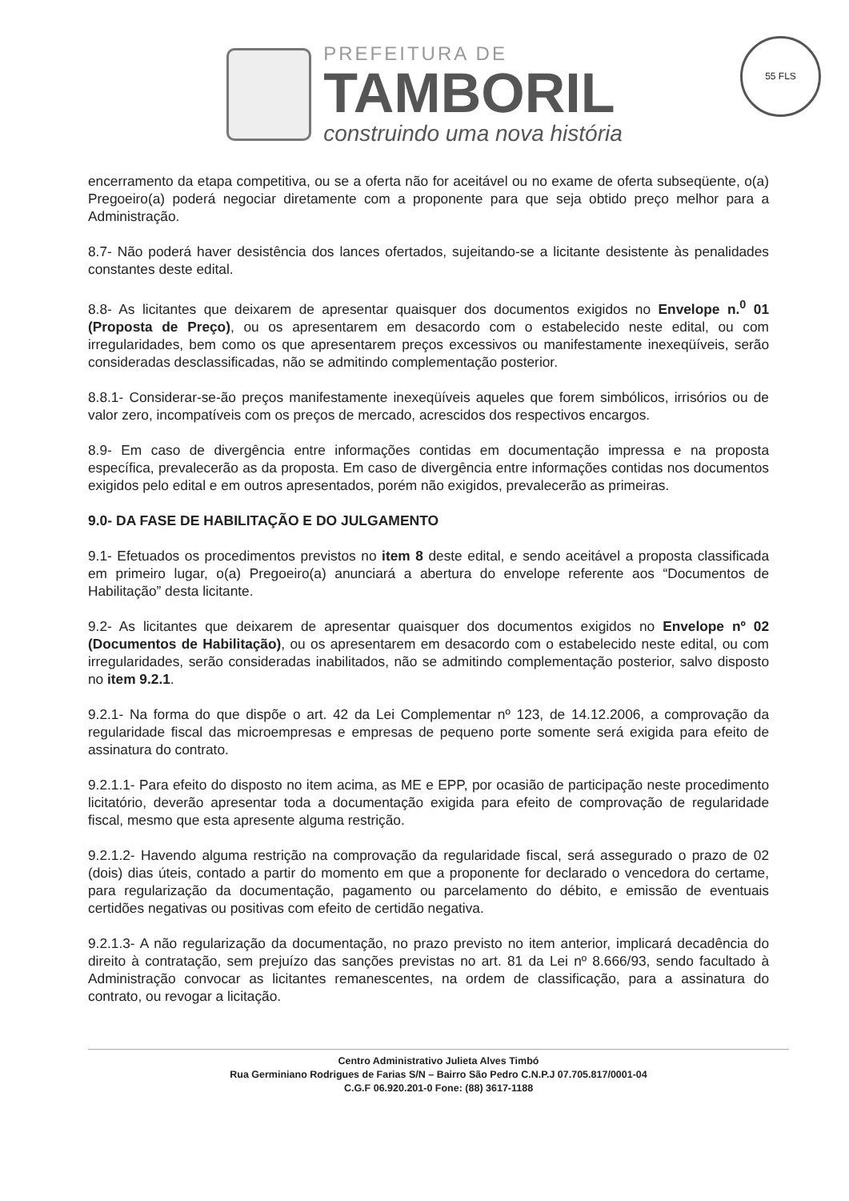PREFEITURA DE
TAMBORIL
construindo uma nova história
55 FLS
encerramento da etapa competitiva, ou se a oferta não for aceitável ou no exame de oferta subseqüente, o(a) Pregoeiro(a) poderá negociar diretamente com a proponente para que seja obtido preço melhor para a Administração.
8.7- Não poderá haver desistência dos lances ofertados, sujeitando-se a licitante desistente às penalidades constantes deste edital.
8.8- As licitantes que deixarem de apresentar quaisquer dos documentos exigidos no Envelope n.<sup>0</sup> 01 (Proposta de Preço), ou os apresentarem em desacordo com o estabelecido neste edital, ou com irregularidades, bem como os que apresentarem preços excessivos ou manifestamente inexeqüíveis, serão consideradas desclassificadas, não se admitindo complementação posterior.
8.8.1- Considerar-se-ão preços manifestamente inexeqüíveis aqueles que forem simbólicos, irrisórios ou de valor zero, incompatíveis com os preços de mercado, acrescidos dos respectivos encargos.
8.9- Em caso de divergência entre informações contidas em documentação impressa e na proposta específica, prevalecerão as da proposta. Em caso de divergência entre informações contidas nos documentos exigidos pelo edital e em outros apresentados, porém não exigidos, prevalecerão as primeiras.
9.0- DA FASE DE HABILITAÇÃO E DO JULGAMENTO
9.1- Efetuados os procedimentos previstos no item 8 deste edital, e sendo aceitável a proposta classificada em primeiro lugar, o(a) Pregoeiro(a) anunciará a abertura do envelope referente aos “Documentos de Habilitação” desta licitante.
9.2- As licitantes que deixarem de apresentar quaisquer dos documentos exigidos no Envelope nº 02 (Documentos de Habilitação), ou os apresentarem em desacordo com o estabelecido neste edital, ou com irregularidades, serão consideradas inabilitados, não se admitindo complementação posterior, salvo disposto no item 9.2.1.
9.2.1- Na forma do que dispõe o art. 42 da Lei Complementar nº 123, de 14.12.2006, a comprovação da regularidade fiscal das microempresas e empresas de pequeno porte somente será exigida para efeito de assinatura do contrato.
9.2.1.1- Para efeito do disposto no item acima, as ME e EPP, por ocasião de participação neste procedimento licitatório, deverão apresentar toda a documentação exigida para efeito de comprovação de regularidade fiscal, mesmo que esta apresente alguma restrição.
9.2.1.2- Havendo alguma restrição na comprovação da regularidade fiscal, será assegurado o prazo de 02 (dois) dias úteis, contado a partir do momento em que a proponente for declarado o vencedora do certame, para regularização da documentação, pagamento ou parcelamento do débito, e emissão de eventuais certidões negativas ou positivas com efeito de certidão negativa.
9.2.1.3- A não regularização da documentação, no prazo previsto no item anterior, implicará decadência do direito à contratação, sem prejuízo das sanções previstas no art. 81 da Lei nº 8.666/93, sendo facultado à Administração convocar as licitantes remanescentes, na ordem de classificação, para a assinatura do contrato, ou revogar a licitação.
Centro Administrativo Julieta Alves Timbó
Rua Germiniano Rodrigues de Farias S/N – Bairro São Pedro C.N.P.J 07.705.817/0001-04
C.G.F 06.920.201-0 Fone: (88) 3617-1188